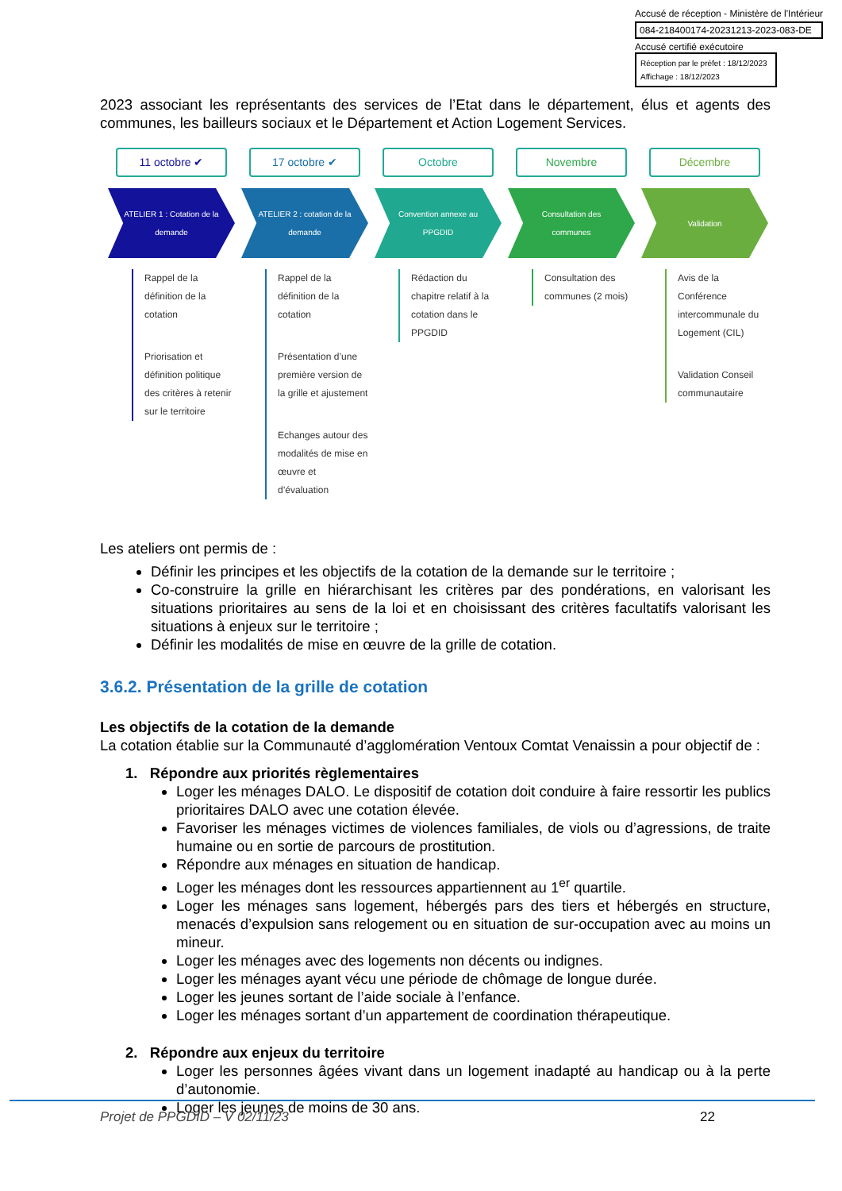Accusé de réception - Ministère de l'Intérieur
084-218400174-20231213-2023-083-DE
Accusé certifié exécutoire
Réception par le préfet : 18/12/2023
Affichage : 18/12/2023
2023 associant les représentants des services de l’Etat dans le département, élus et agents des communes, les bailleurs sociaux et le Département et Action Logement Services.
11 octobre ✔
ATELIER 1 : Cotation de la demande
Rappel de la définition de la cotation
Priorisation et définition politique des critères à retenir sur le territoire
17 octobre ✔
ATELIER 2 : cotation de la demande
Rappel de la définition de la cotation
Présentation d’une première version de la grille et ajustement
Echanges autour des modalités de mise en œuvre et d’évaluation
Octobre
Convention annexe au PPGDID
Rédaction du chapitre relatif à la cotation dans le PPGDID
Novembre
Consultation des communes
Consultation des communes (2 mois)
Décembre
Validation
Avis de la Conférence intercommunale du Logement (CIL)
Validation Conseil communautaire
Les ateliers ont permis de :
Définir les principes et les objectifs de la cotation de la demande sur le territoire ;
Co-construire la grille en hiérarchisant les critères par des pondérations, en valorisant les situations prioritaires au sens de la loi et en choisissant des critères facultatifs valorisant les situations à enjeux sur le territoire ;
Définir les modalités de mise en œuvre de la grille de cotation.
3.6.2. Présentation de la grille de cotation
Les objectifs de la cotation de la demande
La cotation établie sur la Communauté d’agglomération Ventoux Comtat Venaissin a pour objectif de :
1. Répondre aux priorités règlementaires
Loger les ménages DALO. Le dispositif de cotation doit conduire à faire ressortir les publics prioritaires DALO avec une cotation élevée.
Favoriser les ménages victimes de violences familiales, de viols ou d’agressions, de traite humaine ou en sortie de parcours de prostitution.
Répondre aux ménages en situation de handicap.
Loger les ménages dont les ressources appartiennent au 1<sup>er</sup> quartile.
Loger les ménages sans logement, hébergés pars des tiers et hébergés en structure, menacés d’expulsion sans relogement ou en situation de sur-occupation avec au moins un mineur.
Loger les ménages avec des logements non décents ou indignes.
Loger les ménages ayant vécu une période de chômage de longue durée.
Loger les jeunes sortant de l’aide sociale à l’enfance.
Loger les ménages sortant d’un appartement de coordination thérapeutique.
2. Répondre aux enjeux du territoire
Loger les personnes âgées vivant dans un logement inadapté au handicap ou à la perte d’autonomie.
Loger les jeunes de moins de 30 ans.
Projet de PPGDID – V 02/11/23 22